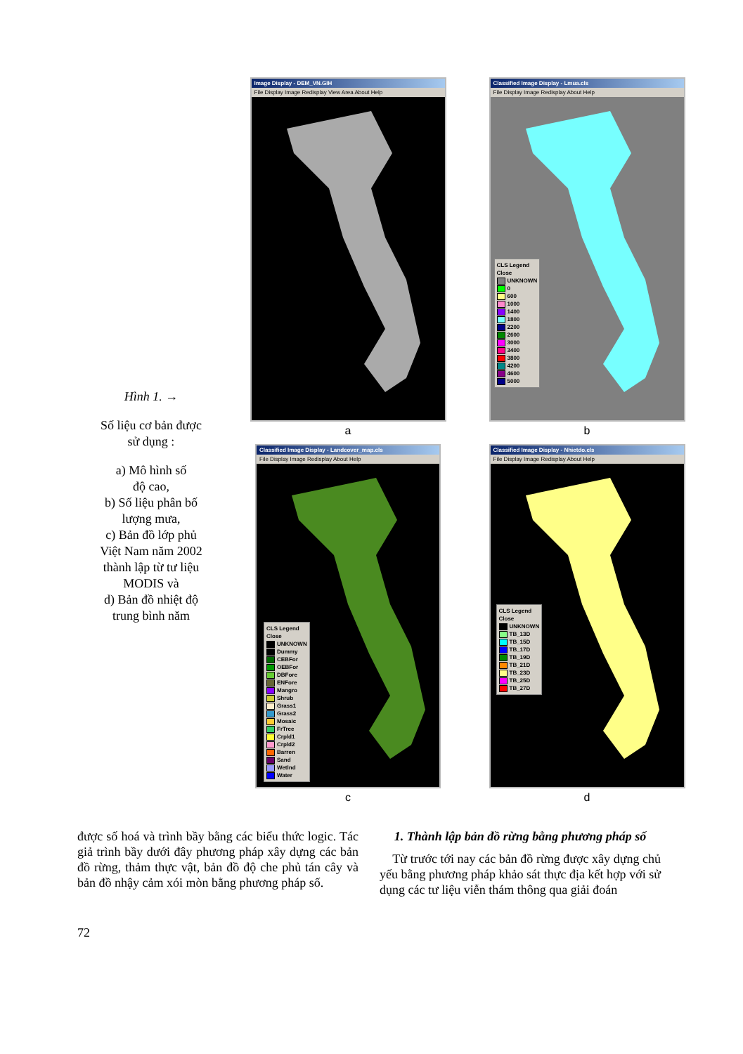Hình 1. →
Số liệu cơ bản được
sử dụng :
a) Mô hình số
độ cao,
b) Số liệu phân bố
lượng mưa,
c) Bản đồ lớp phủ
Việt Nam năm 2002
thành lập từ tư liệu
MODIS và
d) Bản đồ nhiệt độ
trung bình năm
Image Display - DEM_VN.GIH
File Display Image Redisplay View Area About Help
a
Classified Image Display - Lmua.cls
File Display Image Redisplay About Help
CLS Legend
Close
UNKNOWN
0
600
1000
1400
1800
2200
2600
3000
3400
3800
4200
4600
5000
b
Classified Image Display - Landcover_map.cls
File Display Image Redisplay About Help
CLS Legend
Close
UNKNOWN
Dummy
CEBFor
OEBFor
DBFore
ENFore
Mangro
Shrub
Grass1
Grass2
Mosaic
FrTree
Crpld1
Crpld2
Barren
Sand
Wetlnd
Water
c
Classified Image Display - Nhietdo.cls
File Display Image Redisplay About Help
CLS Legend
Close
UNKNOWN
TB_13D
TB_15D
TB_17D
TB_19D
TB_21D
TB_23D
TB_25D
TB_27D
d
được số hoá và trình bầy bằng các biểu thức logic. Tác giả trình bầy dưới đây phương pháp xây dựng các bản đồ rừng, thảm thực vật, bản đồ độ che phủ tán cây và bản đồ nhậy cảm xói mòn bằng phương pháp số.
1. Thành lập bản đồ rừng bằng phương pháp số
Từ trước tới nay các bản đồ rừng được xây dựng chủ yếu bằng phương pháp khảo sát thực địa kết hợp với sử dụng các tư liệu viễn thám thông qua giải đoán
72